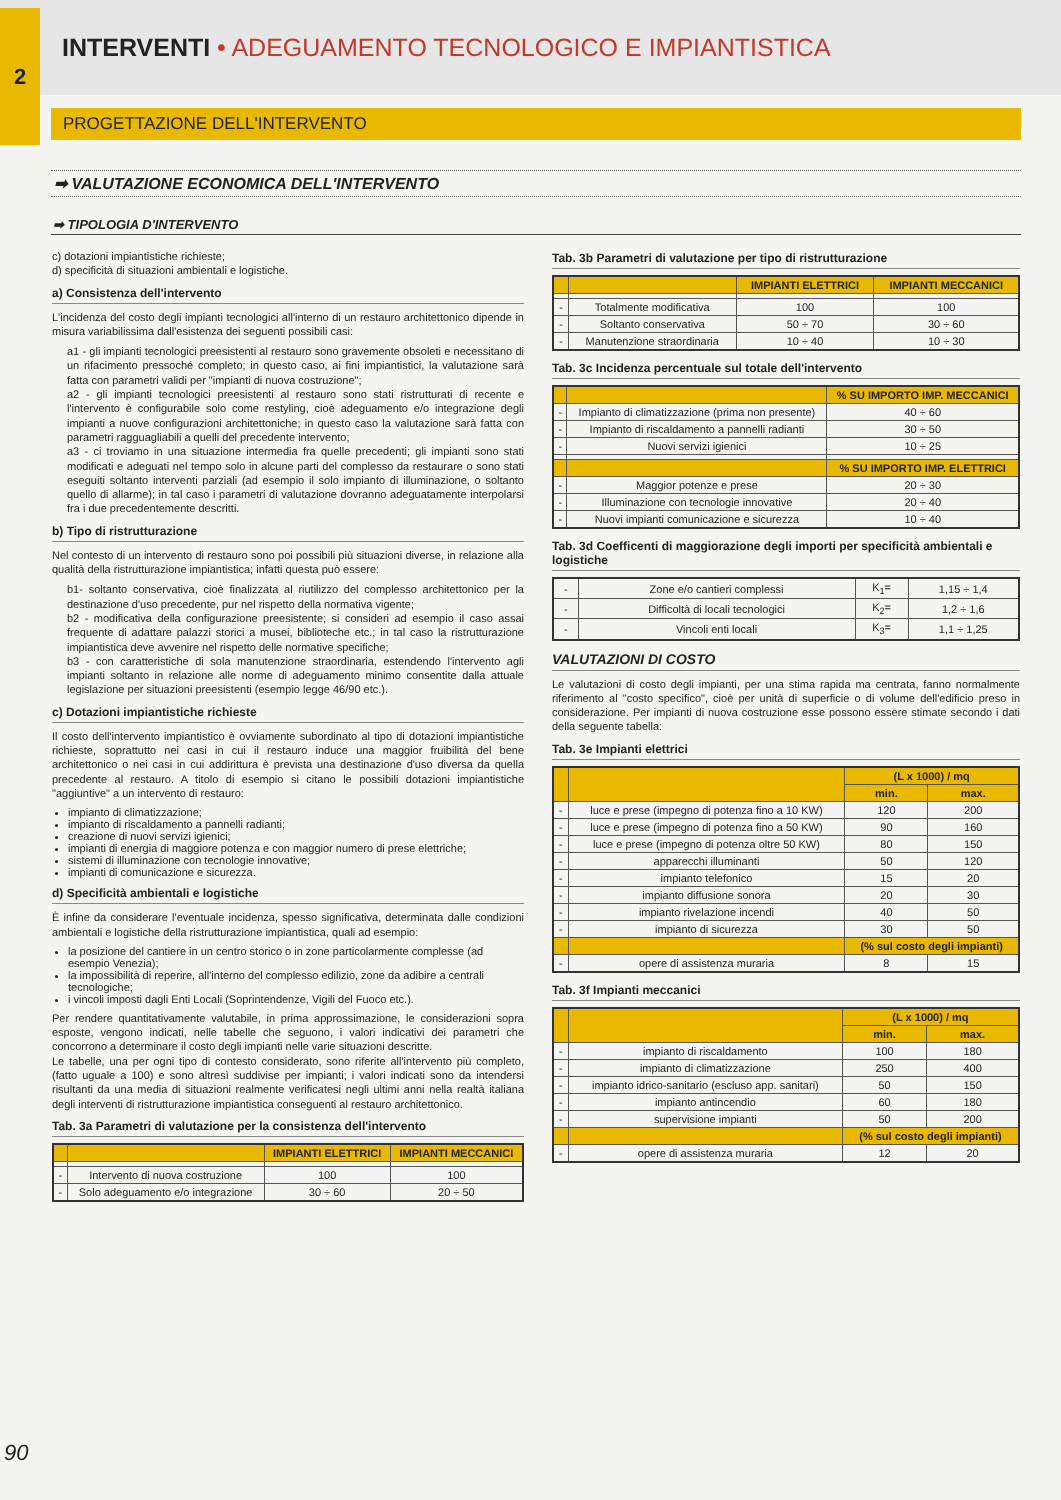2
INTERVENTI • ADEGUAMENTO TECNOLOGICO E IMPIANTISTICA
PROGETTAZIONE DELL'INTERVENTO
➡ VALUTAZIONE ECONOMICA DELL'INTERVENTO
➡ TIPOLOGIA D'INTERVENTO
c) dotazioni impiantistiche richieste;
d) specificità di situazioni ambientali e logistiche.
a) Consistenza dell'intervento
L'incidenza del costo degli impianti tecnologici all'interno di un restauro architettonico dipende in misura variabilissima dall'esistenza dei seguenti possibili casi:
a1 - gli impianti tecnologici preesistenti al restauro sono gravemente obsoleti e necessitano di un rifacimento pressoché completo; in questo caso, ai fini impiantistici, la valutazione sarà fatta con parametri validi per "impianti di nuova costruzione";
a2 - gli impianti tecnologici preesistenti al restauro sono stati ristrutturati di recente e l'intervento è configurabile solo come restyling, cioè adeguamento e/o integrazione degli impianti a nuove configurazioni architettoniche; in questo caso la valutazione sarà fatta con parametri ragguagliabili a quelli del precedente intervento;
a3 - ci troviamo in una situazione intermedia fra quelle precedenti; gli impianti sono stati modificati e adeguati nel tempo solo in alcune parti del complesso da restaurare o sono stati eseguiti soltanto interventi parziali (ad esempio il solo impianto di illuminazione, o soltanto quello di allarme); in tal caso i parametri di valutazione dovranno adeguatamente interpolarsi fra i due precedentemente descritti.
b) Tipo di ristrutturazione
Nel contesto di un intervento di restauro sono poi possibili più situazioni diverse, in relazione alla qualità della ristrutturazione impiantistica; infatti questa può essere:
b1- soltanto conservativa, cioè finalizzata al riutilizzo del complesso architettonico per la destinazione d'uso precedente, pur nel rispetto della normativa vigente;
b2 - modificativa della configurazione preesistente; si consideri ad esempio il caso assai frequente di adattare palazzi storici a musei, biblioteche etc.; in tal caso la ristrutturazione impiantistica deve avvenire nel rispetto delle normative specifiche;
b3 - con caratteristiche di sola manutenzione straordinaria, estendendo l'intervento agli impianti soltanto in relazione alle norme di adeguamento minimo consentite dalla attuale legislazione per situazioni preesistenti (esempio legge 46/90 etc.).
c) Dotazioni impiantistiche richieste
Il costo dell'intervento impiantistico è ovviamente subordinato al tipo di dotazioni impiantistiche richieste, soprattutto nei casi in cui il restauro induce una maggior fruibilità del bene architettonico o nei casi in cui addirittura è prevista una destinazione d'uso diversa da quella precedente al restauro. A titolo di esempio si citano le possibili dotazioni impiantistiche "aggiuntive" a un intervento di restauro:
impianto di climatizzazione;
impianto di riscaldamento a pannelli radianti;
creazione di nuovi servizi igienici;
impianti di energia di maggiore potenza e con maggior numero di prese elettriche;
sistemi di illuminazione con tecnologie innovative;
impianti di comunicazione e sicurezza.
d) Specificità ambientali e logistiche
È infine da considerare l'eventuale incidenza, spesso significativa, determinata dalle condizioni ambientali e logistiche della ristrutturazione impiantistica, quali ad esempio:
la posizione del cantiere in un centro storico o in zone particolarmente complesse (ad esempio Venezia);
la impossibilità di reperire, all'interno del complesso edilizio, zone da adibire a centrali tecnologiche;
i vincoli imposti dagli Enti Locali (Soprintendenze, Vigili del Fuoco etc.).
Per rendere quantitativamente valutabile, in prima approssimazione, le considerazioni sopra esposte, vengono indicati, nelle tabelle che seguono, i valori indicativi dei parametri che concorrono a determinare il costo degli impianti nelle varie situazioni descritte.
Le tabelle, una per ogni tipo di contesto considerato, sono riferite all'intervento più completo, (fatto uguale a 100) e sono altresì suddivise per impianti; i valori indicati sono da intendersi risultanti da una media di situazioni realmente verificatesi negli ultimi anni nella realtà italiana degli interventi di ristrutturazione impiantistica conseguenti al restauro architettonico.
Tab. 3a Parametri di valutazione per la consistenza dell'intervento
| | | IMPIANTI ELETTRICI | IMPIANTI MECCANICI |
| --- | --- | --- | --- |
| - | Intervento di nuova costruzione | 100 | 100 |
| - | Solo adeguamento e/o integrazione | 30 ÷ 60 | 20 ÷ 50 |
Tab. 3b Parametri di valutazione per tipo di ristrutturazione
| | | IMPIANTI ELETTRICI | IMPIANTI MECCANICI |
| --- | --- | --- | --- |
| - | Totalmente modificativa | 100 | 100 |
| - | Soltanto conservativa | 50 ÷ 70 | 30 ÷ 60 |
| - | Manutenzione straordinaria | 10 ÷ 40 | 10 ÷ 30 |
Tab. 3c Incidenza percentuale sul totale dell'intervento
| | | % SU IMPORTO IMP. MECCANICI |
| --- | --- | --- |
| - | Impianto di climatizzazione (prima non presente) | 40 ÷ 60 |
| - | Impianto di riscaldamento a pannelli radianti | 30 ÷ 50 |
| - | Nuovi servizi igienici | 10 ÷ 25 |
| | | % SU IMPORTO IMP. ELETTRICI |
| - | Maggior potenze e prese | 20 ÷ 30 |
| - | Illuminazione con tecnologie innovative | 20 ÷ 40 |
| - | Nuovi impianti comunicazione e sicurezza | 10 ÷ 40 |
Tab. 3d Coefficenti di maggiorazione degli importi per specificità ambientali e logistiche
| - | Zone e/o cantieri complessi | K<sub>1</sub>= | 1,15 ÷ 1,4 |
| - | Difficoltà di locali tecnologici | K<sub>2</sub>= | 1,2 ÷ 1,6 |
| - | Vincoli enti locali | K<sub>3</sub>= | 1,1 ÷ 1,25 |
VALUTAZIONI DI COSTO
Le valutazioni di costo degli impianti, per una stima rapida ma centrata, fanno normalmente riferimento al "costo specifico", cioè per unità di superficie o di volume dell'edificio preso in considerazione. Per impianti di nuova costruzione esse possono essere stimate secondo i dati della seguente tabella:
Tab. 3e Impianti elettrici
| | | (L x 1000) / mq | |
| --- | --- | --- | --- |
| | | min. | max. |
| - | luce e prese (impegno di potenza fino a 10 KW) | 120 | 200 |
| - | luce e prese (impegno di potenza fino a 50 KW) | 90 | 160 |
| - | luce e prese (impegno di potenza oltre 50 KW) | 80 | 150 |
| - | apparecchi illuminanti | 50 | 120 |
| - | impianto telefonico | 15 | 20 |
| - | impianto diffusione sonora | 20 | 30 |
| - | impianto rivelazione incendi | 40 | 50 |
| - | impianto di sicurezza | 30 | 50 |
| | | (% sul costo degli impianti) | |
| - | opere di assistenza muraria | 8 | 15 |
Tab. 3f Impianti meccanici
| | | (L x 1000) / mq | |
| --- | --- | --- | --- |
| | | min. | max. |
| - | impianto di riscaldamento | 100 | 180 |
| - | impianto di climatizzazione | 250 | 400 |
| - | impianto idrico-sanitario (escluso app. sanitari) | 50 | 150 |
| - | impianto antincendio | 60 | 180 |
| - | supervisione impianti | 50 | 200 |
| | | (% sul costo degli impianti) | |
| - | opere di assistenza muraria | 12 | 20 |
90